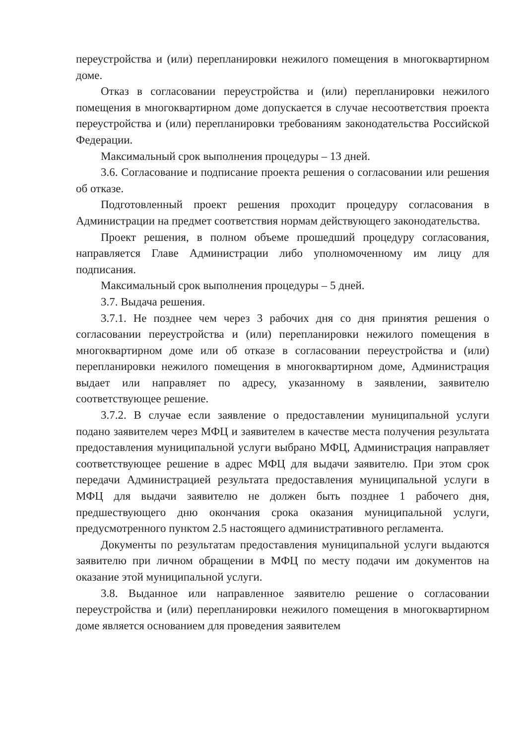переустройства и (или) перепланировки нежилого помещения в многоквартирном доме.
Отказ в согласовании переустройства и (или) перепланировки нежилого помещения в многоквартирном доме допускается в случае несоответствия проекта переустройства и (или) перепланировки требованиям законодательства Российской Федерации.
Максимальный срок выполнения процедуры – 13 дней.
3.6. Согласование и подписание проекта решения о согласовании или решения об отказе.
Подготовленный проект решения проходит процедуру согласования в Администрации на предмет соответствия нормам действующего законодательства.
Проект решения, в полном объеме прошедший процедуру согласования, направляется Главе Администрации либо уполномоченному им лицу для подписания.
Максимальный срок выполнения процедуры – 5 дней.
3.7. Выдача решения.
3.7.1. Не позднее чем через 3 рабочих дня со дня принятия решения о согласовании переустройства и (или) перепланировки нежилого помещения в многоквартирном доме или об отказе в согласовании переустройства и (или) перепланировки нежилого помещения в многоквартирном доме, Администрация выдает или направляет по адресу, указанному в заявлении, заявителю соответствующее решение.
3.7.2. В случае если заявление о предоставлении муниципальной услуги подано заявителем через МФЦ и заявителем в качестве места получения результата предоставления муниципальной услуги выбрано МФЦ, Администрация направляет соответствующее решение в адрес МФЦ для выдачи заявителю. При этом срок передачи Администрацией результата предоставления муниципальной услуги в МФЦ для выдачи заявителю не должен быть позднее 1 рабочего дня, предшествующего дню окончания срока оказания муниципальной услуги, предусмотренного пунктом 2.5 настоящего административного регламента.
Документы по результатам предоставления муниципальной услуги выдаются заявителю при личном обращении в МФЦ по месту подачи им документов на оказание этой муниципальной услуги.
3.8. Выданное или направленное заявителю решение о согласовании переустройства и (или) перепланировки нежилого помещения в многоквартирном доме является основанием для проведения заявителем